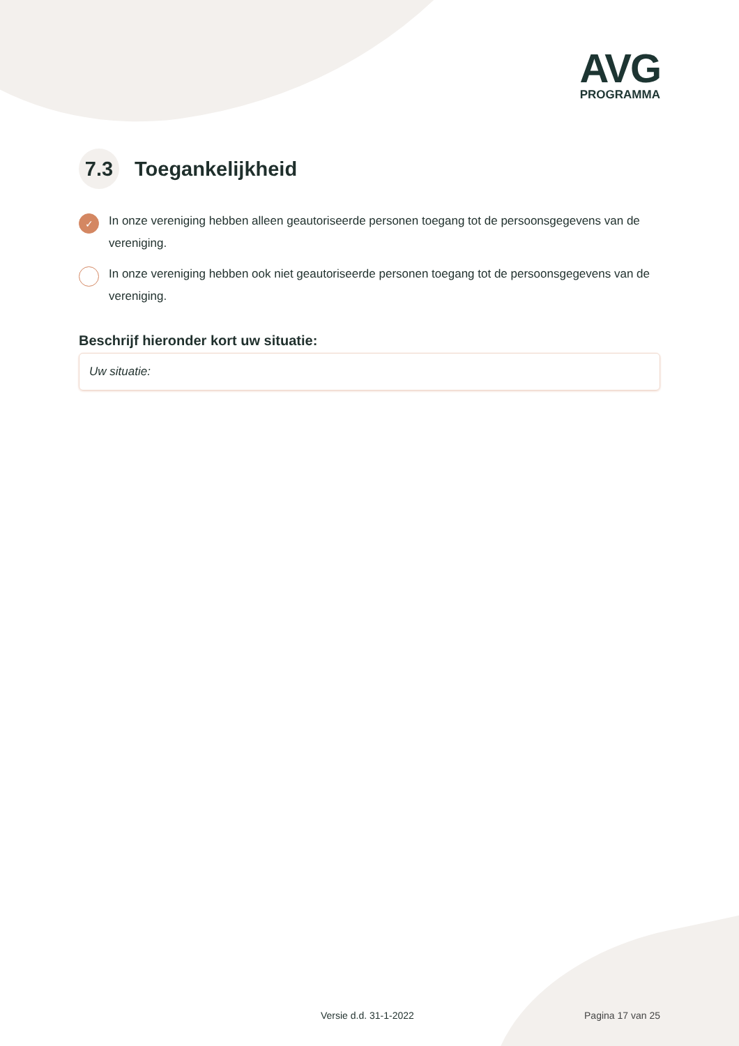AVG
PROGRAMMA
7.3 Toegankelijkheid
✓ In onze vereniging hebben alleen geautoriseerde personen toegang tot de persoonsgegevens van de vereniging.
In onze vereniging hebben ook niet geautoriseerde personen toegang tot de persoonsgegevens van de vereniging.
Beschrijf hieronder kort uw situatie:
Uw situatie:
Versie d.d. 31-1-2022 Pagina 17 van 25